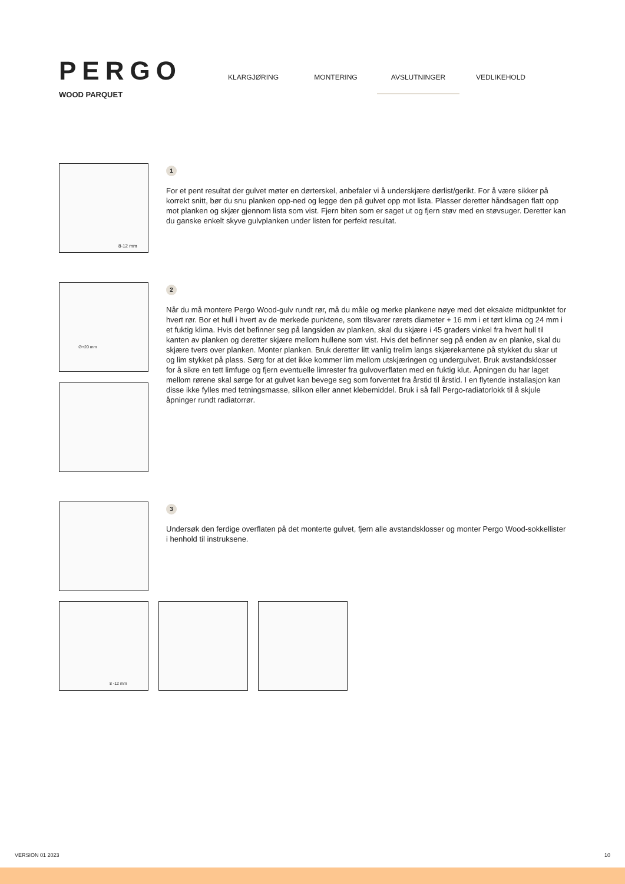PERGO
WOOD PARQUET
KLARGJØRING MONTERING AVSLUTNINGER VEDLIKEHOLD
8-12 mm
1
For et pent resultat der gulvet møter en dørterskel, anbefaler vi å underskjære dørlist/gerikt. For å være sikker på korrekt snitt, bør du snu planken opp-ned og legge den på gulvet opp mot lista. Plasser deretter håndsagen flatt opp mot planken og skjær gjennom lista som vist. Fjern biten som er saget ut og fjern støv med en støvsuger. Deretter kan du ganske enkelt skyve gulvplanken under listen for perfekt resultat.
∅+20 mm
2
Når du må montere Pergo Wood-gulv rundt rør, må du måle og merke plankene nøye med det eksakte midtpunktet for hvert rør. Bor et hull i hvert av de merkede punktene, som tilsvarer rørets diameter + 16 mm i et tørt klima og 24 mm i et fuktig klima. Hvis det befinner seg på langsiden av planken, skal du skjære i 45 graders vinkel fra hvert hull til kanten av planken og deretter skjære mellom hullene som vist. Hvis det befinner seg på enden av en planke, skal du skjære tvers over planken. Monter planken. Bruk deretter litt vanlig trelim langs skjærekantene på stykket du skar ut og lim stykket på plass. Sørg for at det ikke kommer lim mellom utskjæringen og undergulvet. Bruk avstandsklosser for å sikre en tett limfuge og fjern eventuelle limrester fra gulvoverflaten med en fuktig klut. Åpningen du har laget mellom rørene skal sørge for at gulvet kan bevege seg som forventet fra årstid til årstid. I en flytende installasjon kan disse ikke fylles med tetningsmasse, silikon eller annet klebemiddel. Bruk i så fall Pergo-radiatorlokk til å skjule åpninger rundt radiatorrør.
3
Undersøk den ferdige overflaten på det monterte gulvet, fjern alle avstandsklosser og monter Pergo Wood-sokkellister i henhold til instruksene.
8 -12 mm
VERSION 01 2023 10